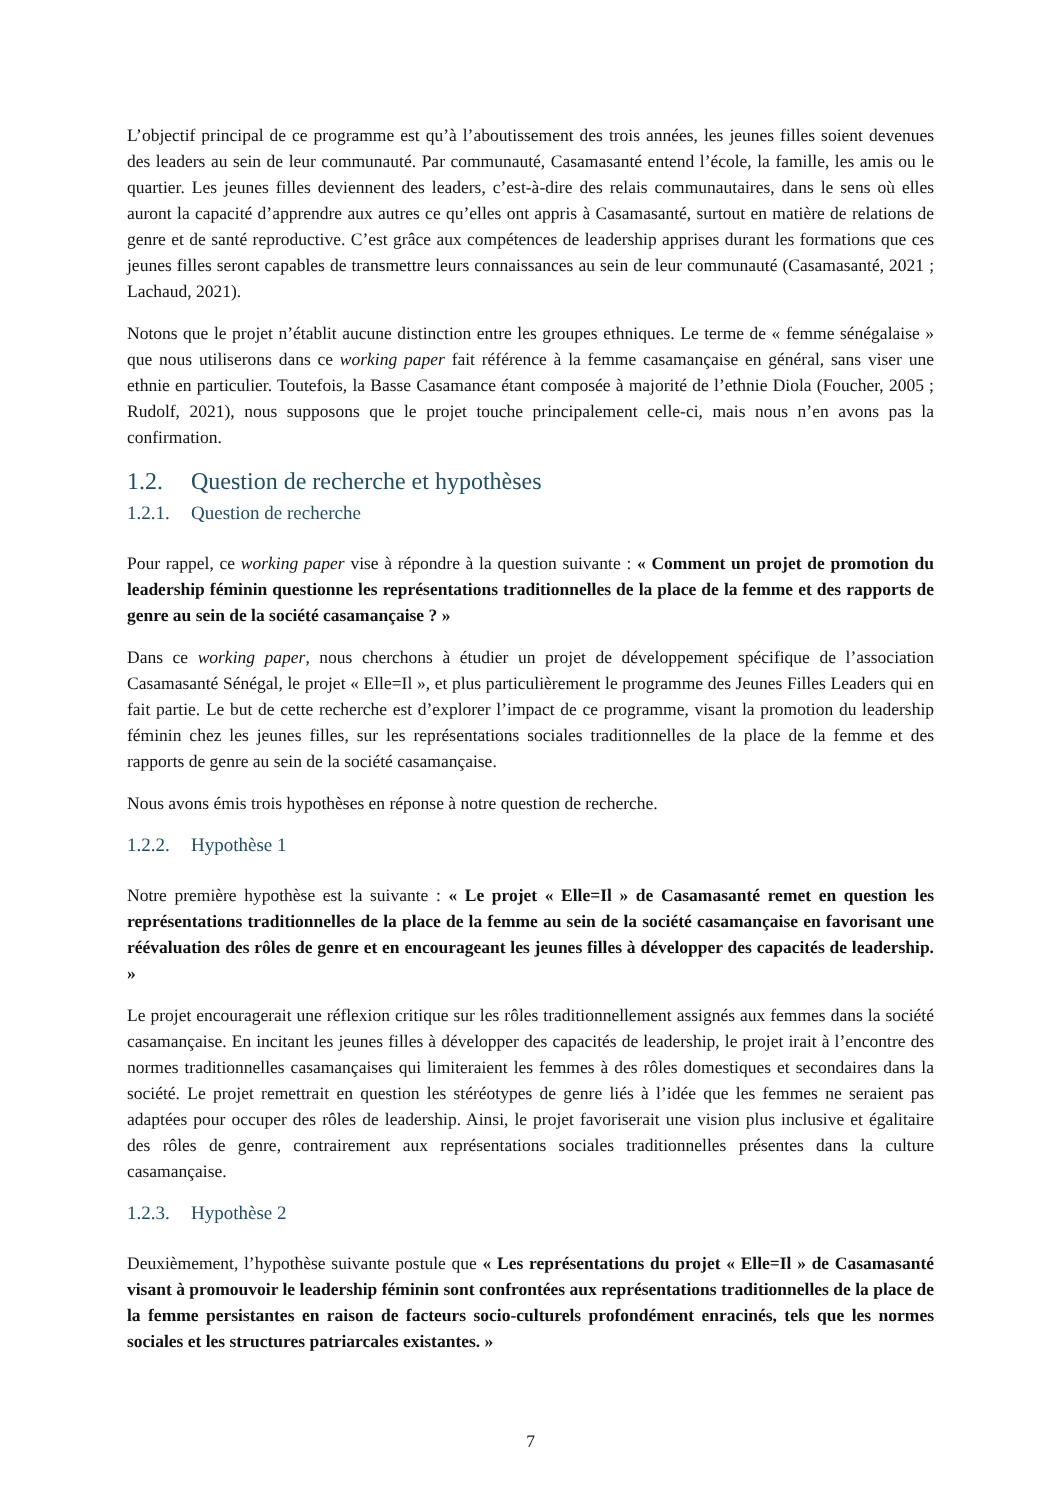L’objectif principal de ce programme est qu’à l’aboutissement des trois années, les jeunes filles soient devenues des leaders au sein de leur communauté. Par communauté, Casamasanté entend l’école, la famille, les amis ou le quartier. Les jeunes filles deviennent des leaders, c’est-à-dire des relais communautaires, dans le sens où elles auront la capacité d’apprendre aux autres ce qu’elles ont appris à Casamasanté, surtout en matière de relations de genre et de santé reproductive. C’est grâce aux compétences de leadership apprises durant les formations que ces jeunes filles seront capables de transmettre leurs connaissances au sein de leur communauté (Casamasanté, 2021 ; Lachaud, 2021).
Notons que le projet n’établit aucune distinction entre les groupes ethniques. Le terme de « femme sénégalaise » que nous utiliserons dans ce working paper fait référence à la femme casamançaise en général, sans viser une ethnie en particulier. Toutefois, la Basse Casamance étant composée à majorité de l’ethnie Diola (Foucher, 2005 ; Rudolf, 2021), nous supposons que le projet touche principalement celle-ci, mais nous n’en avons pas la confirmation.
1.2. Question de recherche et hypothèses
1.2.1. Question de recherche
Pour rappel, ce working paper vise à répondre à la question suivante : « Comment un projet de promotion du leadership féminin questionne les représentations traditionnelles de la place de la femme et des rapports de genre au sein de la société casamançaise ? »
Dans ce working paper, nous cherchons à étudier un projet de développement spécifique de l’association Casamasanté Sénégal, le projet « Elle=Il », et plus particulièrement le programme des Jeunes Filles Leaders qui en fait partie. Le but de cette recherche est d’explorer l’impact de ce programme, visant la promotion du leadership féminin chez les jeunes filles, sur les représentations sociales traditionnelles de la place de la femme et des rapports de genre au sein de la société casamançaise.
Nous avons émis trois hypothèses en réponse à notre question de recherche.
1.2.2. Hypothèse 1
Notre première hypothèse est la suivante : « Le projet « Elle=Il » de Casamasanté remet en question les représentations traditionnelles de la place de la femme au sein de la société casamançaise en favorisant une réévaluation des rôles de genre et en encourageant les jeunes filles à développer des capacités de leadership. »
Le projet encouragerait une réflexion critique sur les rôles traditionnellement assignés aux femmes dans la société casamançaise. En incitant les jeunes filles à développer des capacités de leadership, le projet irait à l’encontre des normes traditionnelles casamançaises qui limiteraient les femmes à des rôles domestiques et secondaires dans la société. Le projet remettrait en question les stéréotypes de genre liés à l’idée que les femmes ne seraient pas adaptées pour occuper des rôles de leadership. Ainsi, le projet favoriserait une vision plus inclusive et égalitaire des rôles de genre, contrairement aux représentations sociales traditionnelles présentes dans la culture casamançaise.
1.2.3. Hypothèse 2
Deuxièmement, l’hypothèse suivante postule que « Les représentations du projet « Elle=Il » de Casamasanté visant à promouvoir le leadership féminin sont confrontées aux représentations traditionnelles de la place de la femme persistantes en raison de facteurs socio-culturels profondément enracinés, tels que les normes sociales et les structures patriarcales existantes. »
7